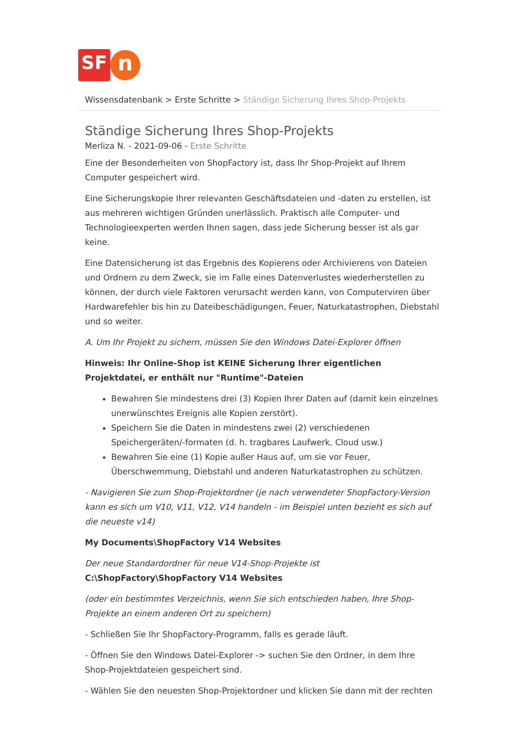SF
n
Wissensdatenbank > Erste Schritte > Ständige Sicherung Ihres Shop-Projekts
Ständige Sicherung Ihres Shop-Projekts
Merliza N. - 2021-09-06 - Erste Schritte
Eine der Besonderheiten von ShopFactory ist, dass Ihr Shop-Projekt auf Ihrem Computer gespeichert wird.
Eine Sicherungskopie Ihrer relevanten Geschäftsdateien und -daten zu erstellen, ist aus mehreren wichtigen Gründen unerlässlich. Praktisch alle Computer- und Technologieexperten werden Ihnen sagen, dass jede Sicherung besser ist als gar keine.
Eine Datensicherung ist das Ergebnis des Kopierens oder Archivierens von Dateien und Ordnern zu dem Zweck, sie im Falle eines Datenverlustes wiederherstellen zu können, der durch viele Faktoren verursacht werden kann, von Computerviren über Hardwarefehler bis hin zu Dateibeschädigungen, Feuer, Naturkatastrophen, Diebstahl und so weiter.
A. Um Ihr Projekt zu sichern, müssen Sie den Windows Datei-Explorer öffnen
Hinweis: Ihr Online-Shop ist KEINE Sicherung Ihrer eigentlichen Projektdatei, er enthält nur "Runtime"-Dateien
Bewahren Sie mindestens drei (3) Kopien Ihrer Daten auf (damit kein einzelnes unerwünschtes Ereignis alle Kopien zerstört).
Speichern Sie die Daten in mindestens zwei (2) verschiedenen Speichergeräten/-formaten (d. h. tragbares Laufwerk, Cloud usw.)
Bewahren Sie eine (1) Kopie außer Haus auf, um sie vor Feuer, Überschwemmung, Diebstahl und anderen Naturkatastrophen zu schützen.
- Navigieren Sie zum Shop-Projektordner (je nach verwendeter ShopFactory-Version kann es sich um V10, V11, V12, V14 handeln - im Beispiel unten bezieht es sich auf die neueste v14)
My Documents\ShopFactory V14 Websites
Der neue Standardordner für neue V14-Shop-Projekte ist C:\ShopFactory\ShopFactory V14 Websites
(oder ein bestimmtes Verzeichnis, wenn Sie sich entschieden haben, Ihre Shop-Projekte an einem anderen Ort zu speichern)
- Schließen Sie Ihr ShopFactory-Programm, falls es gerade läuft.
- Öffnen Sie den Windows Datei-Explorer -> suchen Sie den Ordner, in dem Ihre Shop-Projektdateien gespeichert sind.
- Wählen Sie den neuesten Shop-Projektordner und klicken Sie dann mit der rechten